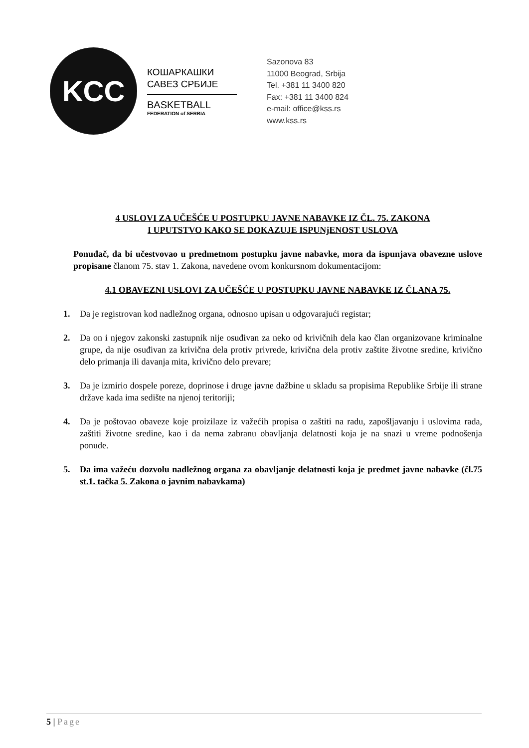KCC
КОШАРКАШКИ
САВЕЗ СРБИЈЕ
BASKETBALL
FEDERATION of SERBIA
Sazonova 83
11000 Beograd, Srbija
Tel. +381 11 3400 820
Fax: +381 11 3400 824
e-mail: office@kss.rs
www.kss.rs
4 USLOVI ZA UČEŠĆE U POSTUPKU JAVNE NABAVKE IZ ČL. 75. ZAKONA
I UPUTSTVO KAKO SE DOKAZUJE ISPUNjENOST USLOVA
Ponuđač, da bi učestvovao u predmetnom postupku javne nabavke, mora da ispunjava obavezne uslove propisane članom 75. stav 1. Zakona, navedene ovom konkursnom dokumentacijom:
4.1 OBAVEZNI USLOVI ZA UČEŠĆE U POSTUPKU JAVNE NABAVKE IZ ČLANA 75.
1. Da je registrovan kod nadležnog organa, odnosno upisan u odgovarajući registar;
2. Da on i njegov zakonski zastupnik nije osuđivan za neko od krivičnih dela kao član organizovane kriminalne grupe, da nije osuđivan za krivična dela protiv privrede, krivična dela protiv zaštite životne sredine, krivično delo primanja ili davanja mita, krivično delo prevare;
3. Da je izmirio dospele poreze, doprinose i druge javne dažbine u skladu sa propisima Republike Srbije ili strane države kada ima sedište na njenoj teritoriji;
4. Da je poštovao obaveze koje proizilaze iz važećih propisa o zaštiti na radu, zapošljavanju i uslovima rada, zaštiti životne sredine, kao i da nema zabranu obavljanja delatnosti koja je na snazi u vreme podnošenja ponude.
5. Da ima važeću dozvolu nadležnog organa za obavljanje delatnosti koja je predmet javne nabavke (čl.75 st.1. tačka 5. Zakona o javnim nabavkama)
5 | Page